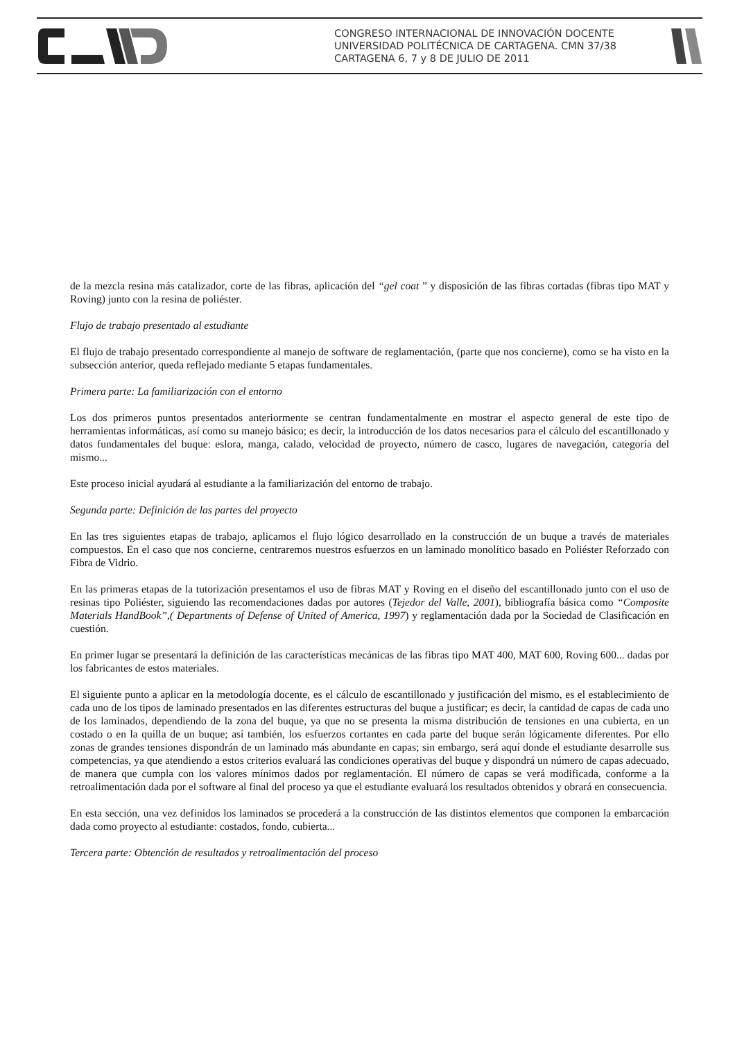CONGRESO INTERNACIONAL DE INNOVACIÓN DOCENTE
UNIVERSIDAD POLITÉCNICA DE CARTAGENA. CMN 37/38
CARTAGENA 6, 7 y 8 DE JULIO DE 2011
de la mezcla resina más catalizador, corte de las fibras, aplicación del “gel coat ” y disposición de las fibras cortadas (fibras tipo MAT y Roving) junto con la resina de poliéster.
Flujo de trabajo presentado al estudiante
El flujo de trabajo presentado correspondiente al manejo de software de reglamentación, (parte que nos concierne), como se ha visto en la subsección anterior, queda reflejado mediante 5 etapas fundamentales.
Primera parte: La familiarización con el entorno
Los dos primeros puntos presentados anteriormente se centran fundamentalmente en mostrar el aspecto general de este tipo de herramientas informáticas, así como su manejo básico; es decir, la introducción de los datos necesarios para el cálculo del escantillonado y datos fundamentales del buque: eslora, manga, calado, velocidad de proyecto, número de casco, lugares de navegación, categoría del mismo...
Este proceso inicial ayudará al estudiante a la familiarización del entorno de trabajo.
Segunda parte: Definición de las partes del proyecto
En las tres siguientes etapas de trabajo, aplicamos el flujo lógico desarrollado en la construcción de un buque a través de materiales compuestos. En el caso que nos concierne, centraremos nuestros esfuerzos en un laminado monolítico basado en Poliéster Reforzado con Fibra de Vidrio.
En las primeras etapas de la tutorización presentamos el uso de fibras MAT y Roving en el diseño del escantillonado junto con el uso de resinas tipo Poliéster, siguiendo las recomendaciones dadas por autores (Tejedor del Valle, 2001), bibliografía básica como “Composite Materials HandBook”,( Departments of Defense of United of America, 1997) y reglamentación dada por la Sociedad de Clasificación en cuestión.
En primer lugar se presentará la definición de las características mecánicas de las fibras tipo MAT 400, MAT 600, Roving 600... dadas por los fabricantes de estos materiales.
El siguiente punto a aplicar en la metodología docente, es el cálculo de escantillonado y justificación del mismo, es el establecimiento de cada uno de los tipos de laminado presentados en las diferentes estructuras del buque a justificar; es decir, la cantidad de capas de cada uno de los laminados, dependiendo de la zona del buque, ya que no se presenta la misma distribución de tensiones en una cubierta, en un costado o en la quilla de un buque; así también, los esfuerzos cortantes en cada parte del buque serán lógicamente diferentes. Por ello zonas de grandes tensiones dispondrán de un laminado más abundante en capas; sin embargo, será aquí donde el estudiante desarrolle sus competencias, ya que atendiendo a estos criterios evaluará las condiciones operativas del buque y dispondrá un número de capas adecuado, de manera que cumpla con los valores mínimos dados por reglamentación. El número de capas se verá modificada, conforme a la retroalimentación dada por el software al final del proceso ya que el estudiante evaluará los resultados obtenidos y obrará en consecuencia.
En esta sección, una vez definidos los laminados se procederá a la construcción de las distintos elementos que componen la embarcación dada como proyecto al estudiante: costados, fondo, cubierta...
Tercera parte: Obtención de resultados y retroalimentación del proceso